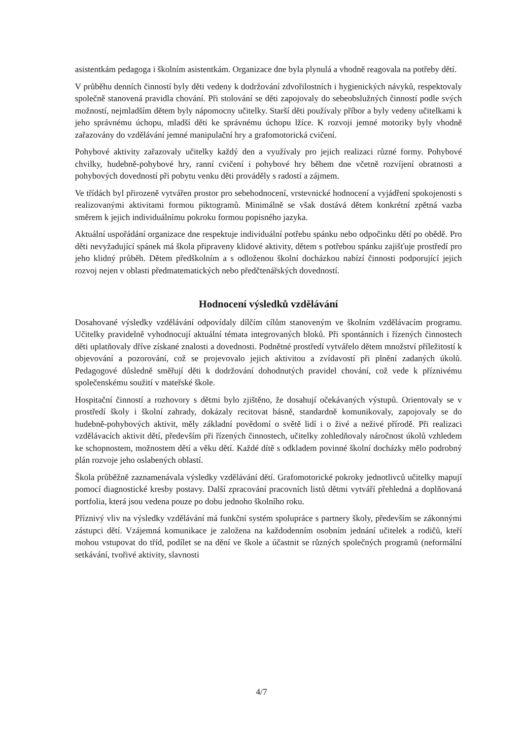asistentkám pedagoga i školním asistentkám. Organizace dne byla plynulá a vhodně reagovala na potřeby dětí.
V průběhu denních činností byly děti vedeny k dodržování zdvořilostních i hygienických návyků, respektovaly společně stanovená pravidla chování. Při stolování se děti zapojovaly do sebeobslužných činností podle svých možností, nejmladším dětem byly nápomocny učitelky. Starší děti používaly příbor a byly vedeny učitelkami k jeho správnému úchopu, mladší děti ke správnému úchopu lžíce. K rozvoji jemné motoriky byly vhodně zařazovány do vzdělávání jemné manipulační hry a grafomotorická cvičení.
Pohybové aktivity zařazovaly učitelky každý den a využívaly pro jejich realizaci různé formy. Pohybové chvilky, hudebně-pohybové hry, ranní cvičení i pohybové hry během dne včetně rozvíjení obratnosti a pohybových dovedností při pobytu venku děti prováděly s radostí a zájmem.
Ve třídách byl přirozeně vytvářen prostor pro sebehodnocení, vrstevnické hodnocení a vyjádření spokojenosti s realizovanými aktivitami formou piktogramů. Minimálně se však dostává dětem konkrétní zpětná vazba směrem k jejich individuálnímu pokroku formou popisného jazyka.
Aktuální uspořádání organizace dne respektuje individuální potřebu spánku nebo odpočinku dětí po obědě. Pro děti nevyžadující spánek má škola připraveny klidové aktivity, dětem s potřebou spánku zajišťuje prostředí pro jeho klidný průběh. Dětem předškolním a s odloženou školní docházkou nabízí činnosti podporující jejich rozvoj nejen v oblasti předmatematických nebo předčtenářských dovedností.
Hodnocení výsledků vzdělávání
Dosahované výsledky vzdělávání odpovídaly dílčím cílům stanoveným ve školním vzdělávacím programu. Učitelky pravidelně vyhodnocují aktuální témata integrovaných bloků. Při spontánních i řízených činnostech děti uplatňovaly dříve získané znalosti a dovednosti. Podnětné prostředí vytvářelo dětem množství příležitostí k objevování a pozorování, což se projevovalo jejich aktivitou a zvídavostí při plnění zadaných úkolů. Pedagogové důsledně směřují děti k dodržování dohodnutých pravidel chování, což vede k příznivému společenskému soužití v mateřské škole.
Hospitační činností a rozhovory s dětmi bylo zjištěno, že dosahují očekávaných výstupů. Orientovaly se v prostředí školy i školní zahrady, dokázaly recitovat básně, standardně komunikovaly, zapojovaly se do hudebně-pohybových aktivit, měly základní povědomí o světě lidí i o živé a neživé přírodě. Při realizaci vzdělávacích aktivit dětí, především při řízených činnostech, učitelky zohledňovaly náročnost úkolů vzhledem ke schopnostem, možnostem dětí a věku dětí. Každé dítě s odkladem povinné školní docházky mělo podrobný plán rozvoje jeho oslabených oblastí.
Škola průběžně zaznamenávala výsledky vzdělávání dětí. Grafomotorické pokroky jednotlivců učitelky mapují pomocí diagnostické kresby postavy. Další zpracování pracovních listů dětmi vytváří přehledná a doplňovaná portfolia, která jsou vedena pouze po dobu jednoho školního roku.
Příznivý vliv na výsledky vzdělávání má funkční systém spolupráce s partnery školy, především se zákonnými zástupci dětí. Vzájemná komunikace je založena na každodenním osobním jednání učitelek a rodičů, kteří mohou vstupovat do tříd, podílet se na dění ve škole a účastnit se různých společných programů (neformální setkávání, tvořivé aktivity, slavnosti
4/7